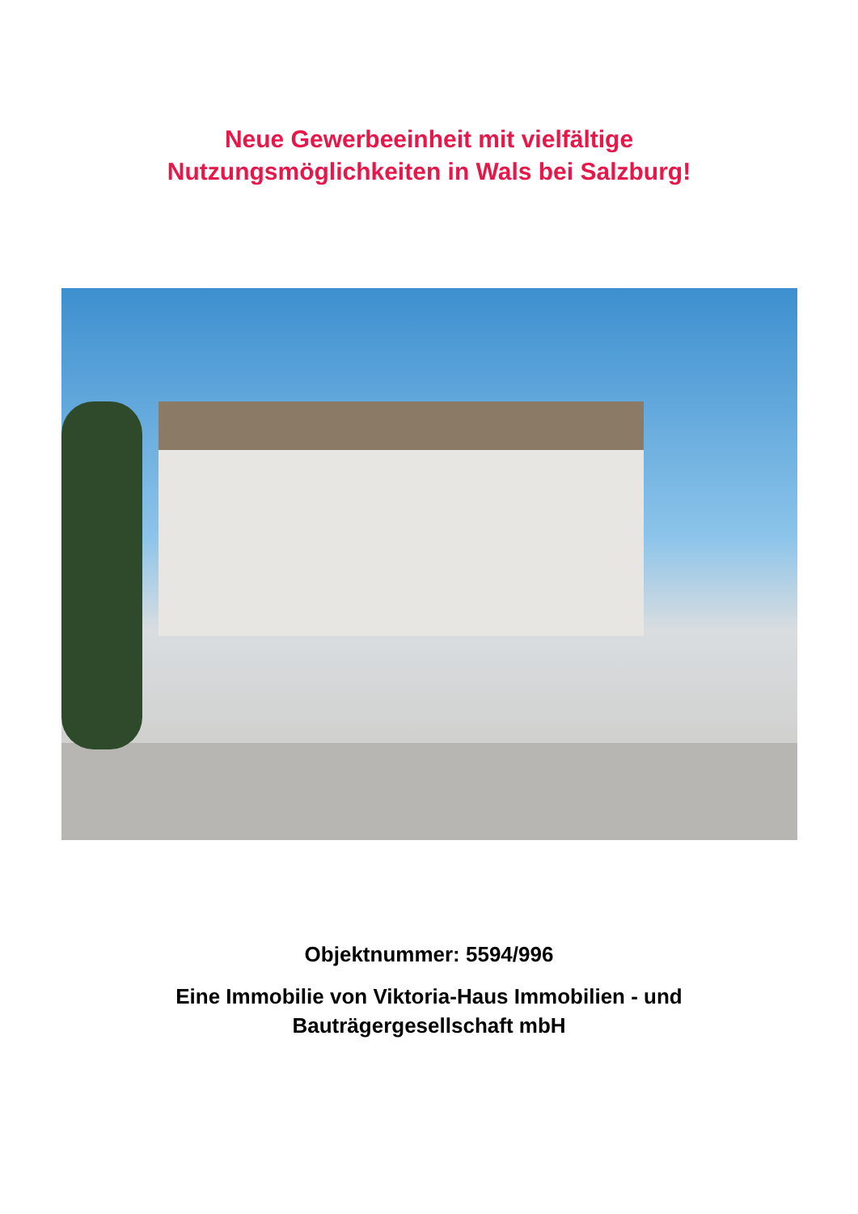Neue Gewerbeeinheit mit vielfältige
Nutzungsmöglichkeiten in Wals bei Salzburg!
Objektnummer: 5594/996
Eine Immobilie von Viktoria-Haus Immobilien - und
Bauträgergesellschaft mbH